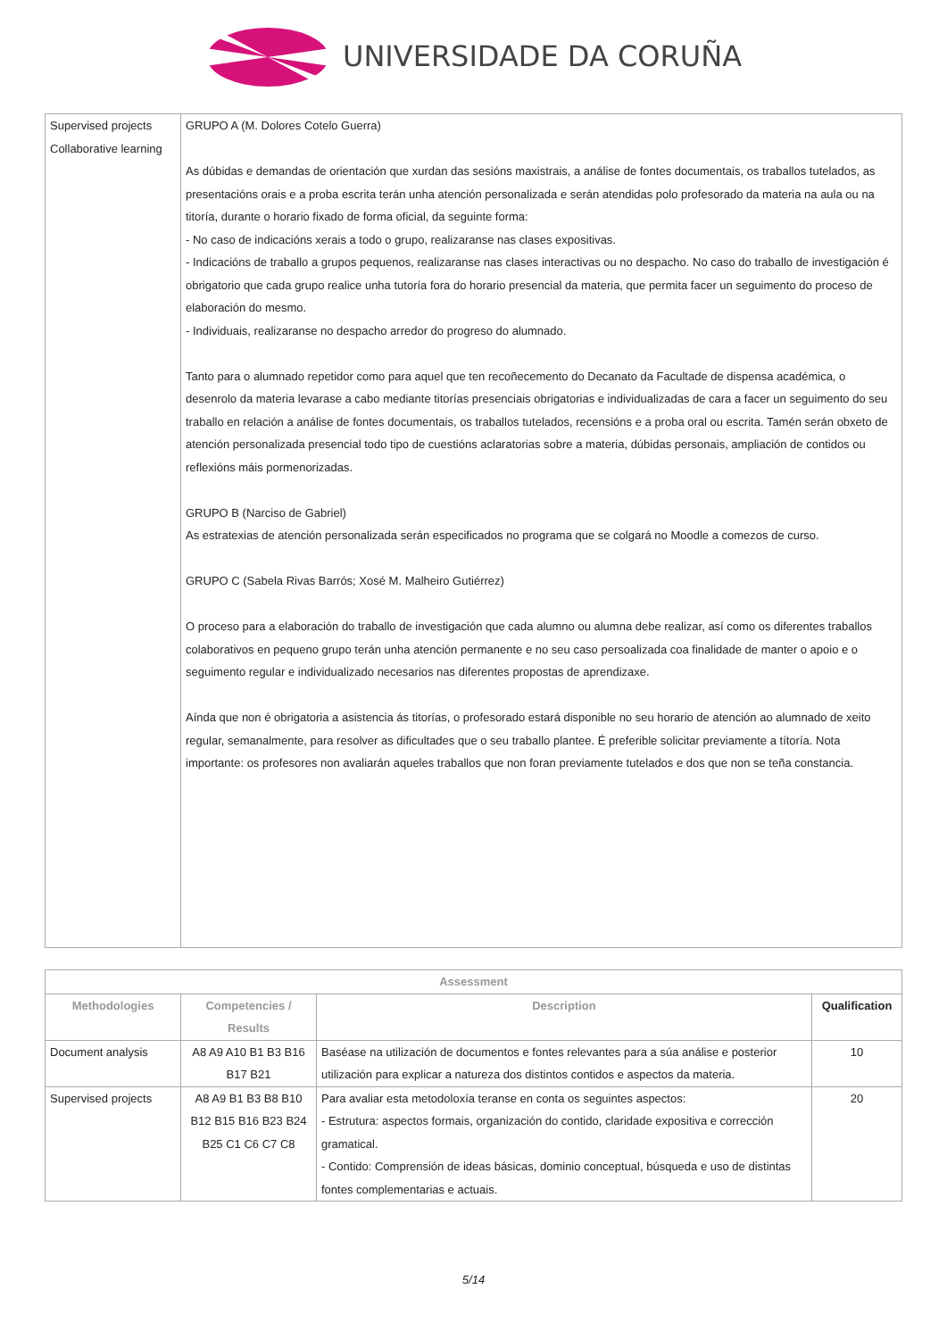UNIVERSIDADE DA CORUÑA
| Supervised projects Collaborative learning | GRUPO A (M. Dolores Cotelo Guerra) As dúbidas e demandas de orientación que xurdan das sesións maxistrais, a análise de fontes documentais, os traballos tutelados, as presentacións orais e a proba escrita terán unha atención personalizada e serán atendidas polo profesorado da materia na aula ou na titoría, durante o horario fixado de forma oficial, da seguinte forma: - No caso de indicacións xerais a todo o grupo, realizaranse nas clases expositivas. - Indicacións de traballo a grupos pequenos, realizaranse nas clases interactivas ou no despacho. No caso do traballo de investigación é obrigatorio que cada grupo realice unha tutoría fora do horario presencial da materia, que permita facer un seguimento do proceso de elaboración do mesmo. - Individuais, realizaranse no despacho arredor do progreso do alumnado. Tanto para o alumnado repetidor como para aquel que ten recoñecemento do Decanato da Facultade de dispensa académica, o desenrolo da materia levarase a cabo mediante titorías presenciais obrigatorias e individualizadas de cara a facer un seguimento do seu traballo en relación a análise de fontes documentais, os traballos tutelados, recensións e a proba oral ou escrita. Tamén serán obxeto de atención personalizada presencial todo tipo de cuestións aclaratorias sobre a materia, dúbidas personais, ampliación de contidos ou reflexións máis pormenorizadas. GRUPO B (Narciso de Gabriel) As estratexias de atención personalizada serán especificados no programa que se colgará no Moodle a comezos de curso. GRUPO C (Sabela Rivas Barrós; Xosé M. Malheiro Gutiérrez) O proceso para a elaboración do traballo de investigación que cada alumno ou alumna debe realizar, así como os diferentes traballos colaborativos en pequeno grupo terán unha atención permanente e no seu caso persoalizada coa finalidade de manter o apoio e o seguimento regular e individualizado necesarios nas diferentes propostas de aprendizaxe. Aínda que non é obrigatoria a asistencia ás titorías, o profesorado estará disponible no seu horario de atención ao alumnado de xeito regular, semanalmente, para resolver as dificultades que o seu traballo plantee. É preferible solicitar previamente a títoría. Nota importante: os profesores non avaliarán aqueles traballos que non foran previamente tutelados e dos que non se teña constancia. |
| Assessment | | | |
| --- | --- | --- | --- |
| Methodologies | Competencies / Results | Description | Qualification |
| Document analysis | A8 A9 A10 B1 B3 B16 B17 B21 | Baséase na utilización de documentos e fontes relevantes para a súa análise e posterior utilización para explicar a natureza dos distintos contidos e aspectos da materia. | 10 |
| Supervised projects | A8 A9 B1 B3 B8 B10 B12 B15 B16 B23 B24 B25 C1 C6 C7 C8 | Para avaliar esta metodoloxía teranse en conta os seguintes aspectos: - Estrutura: aspectos formais, organización do contido, claridade expositiva e corrección gramatical. - Contido: Comprensión de ideas básicas, dominio conceptual, búsqueda e uso de distintas fontes complementarias e actuais. | 20 |
5/14